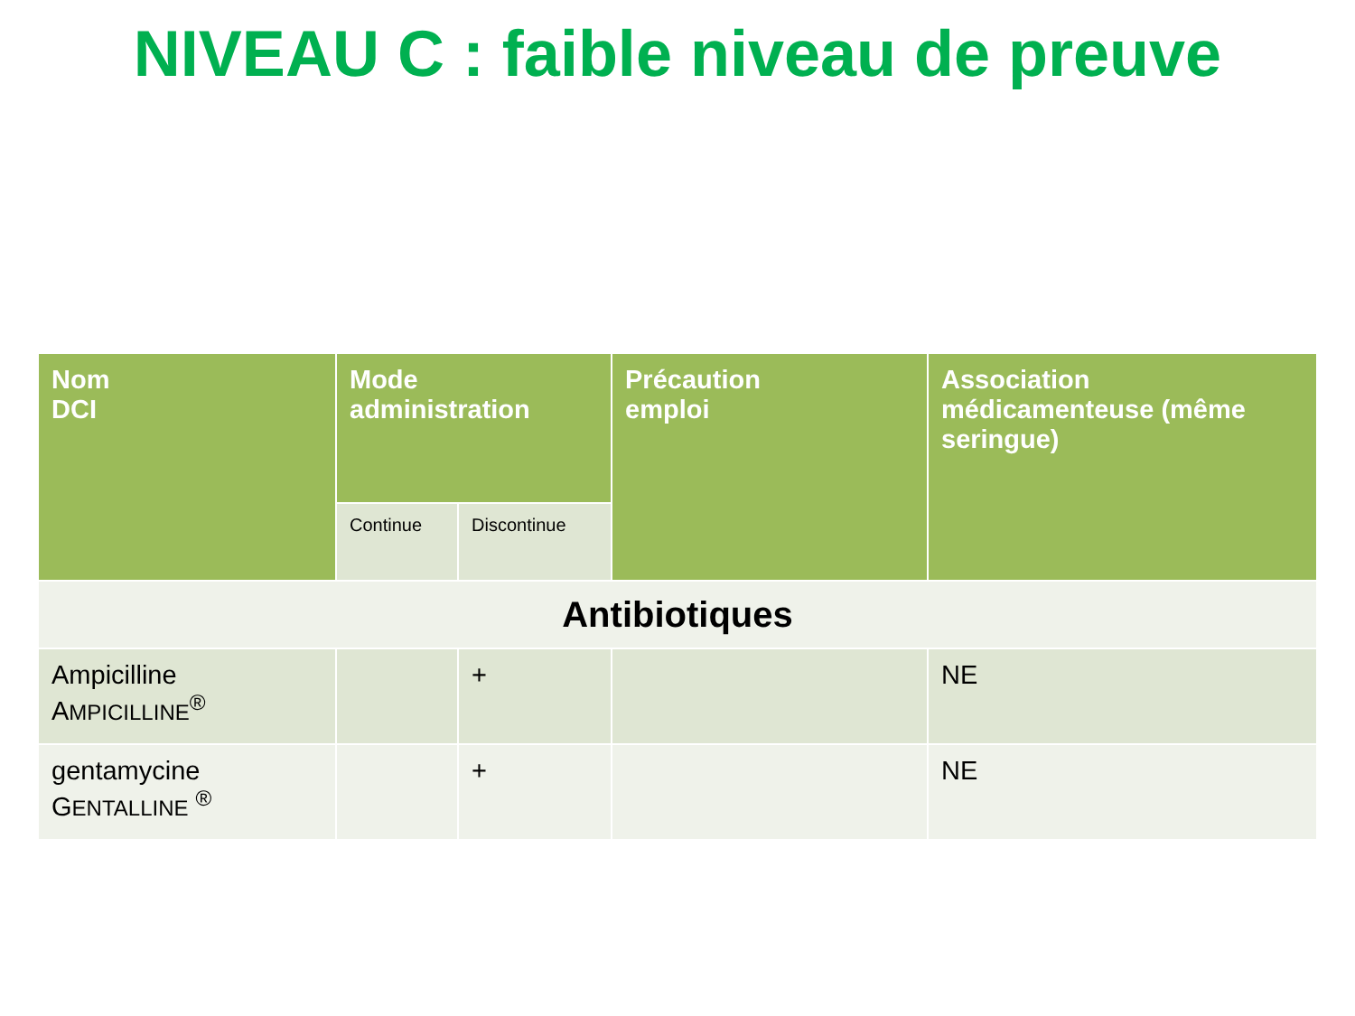NIVEAU C : faible niveau de preuve
| Nom DCI | Mode administration | | Précaution emploi | Association médicamenteuse (même seringue) |
| --- | --- | --- | --- | --- |
| | Continue | Discontinue | | |
| Antibiotiques | | | | |
| Ampicilline A MPICILLINE<sup>®</sup> | | + | | NE |
| gentamycine G ENTALLINE <sup>®</sup> | | + | | NE |